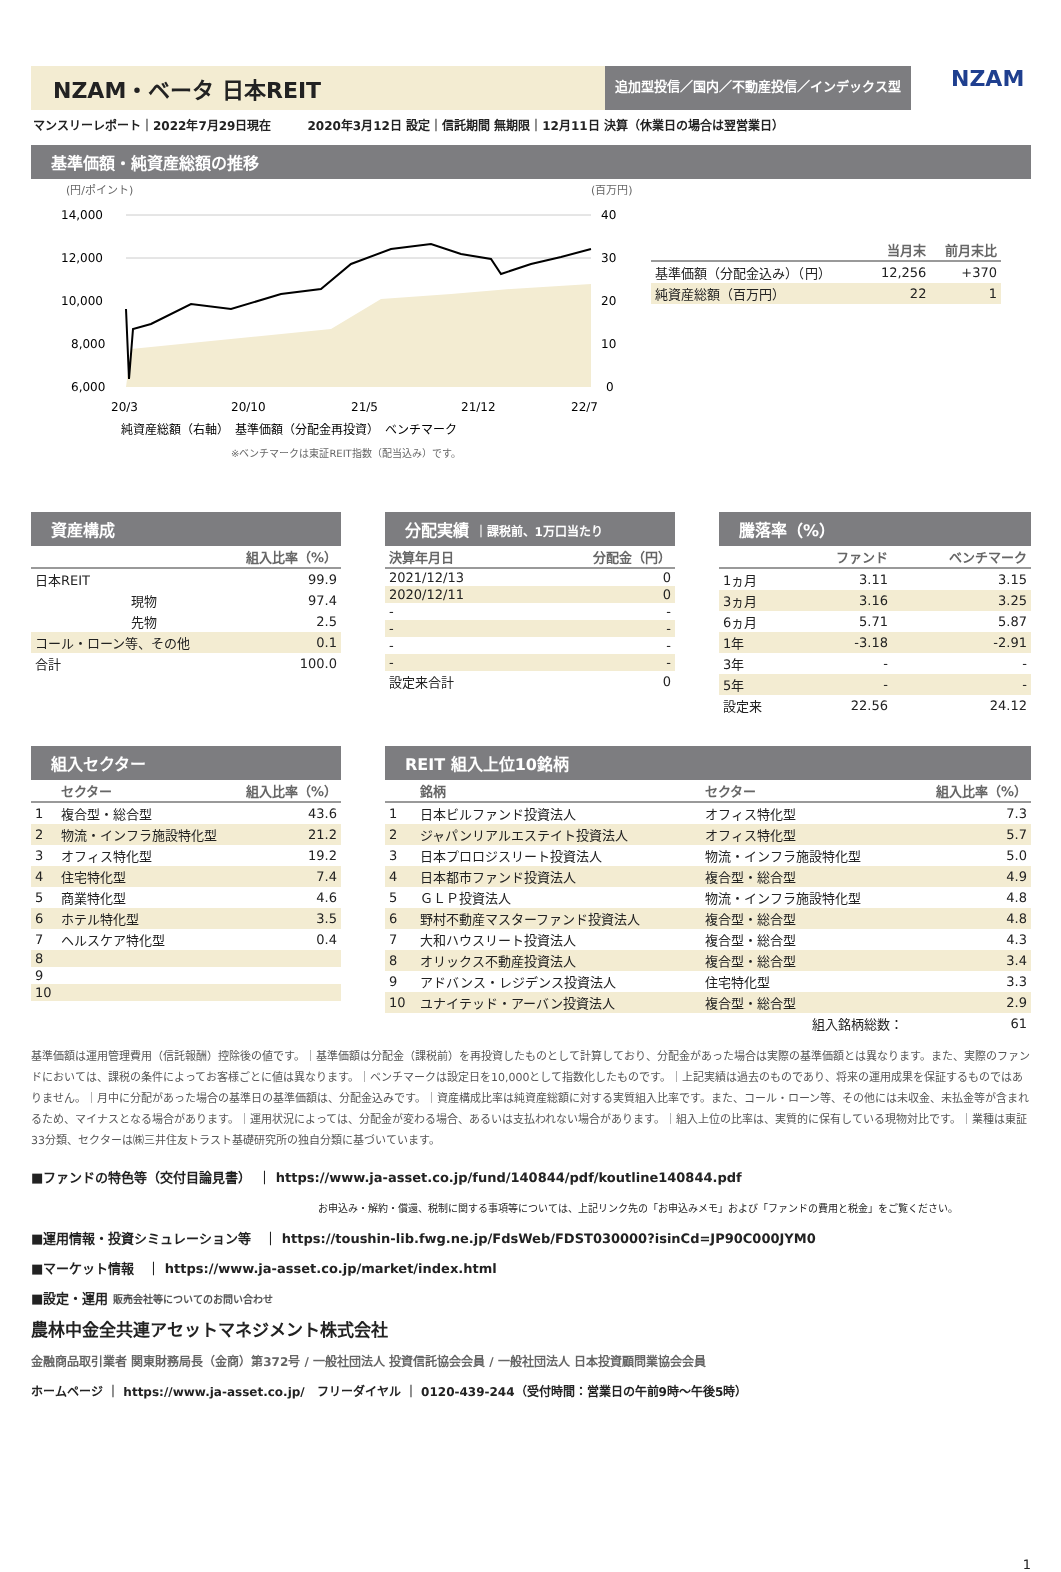NZAM・ベータ 日本REIT
追加型投信／国内／不動産投信／インデックス型
NZAM
マンスリーレポート｜2022年7月29日現在　　　2020年3月12日 設定｜信託期間 無期限｜12月11日 決算（休業日の場合は翌営業日）
基準価額・純資産総額の推移
(円/ポイント)
(百万円)
14,000
12,000
10,000
8,000
6,000
40
30
20
10
0
20/3
20/10
21/5
21/12
22/7
純資産総額（右軸）　基準価額（分配金再投資）　ベンチマーク
※ベンチマークは東証REIT指数（配当込み）です。
| | 当月末 | 前月末比 |
| --- | --- | --- |
| 基準価額（分配金込み）（円） | 12,256 | +370 |
| 純資産総額（百万円） | 22 | 1 |
資産構成
| 組入比率（%） | |
| --- | --- |
| 日本REIT | 99.9 |
| 現物 | 97.4 |
| 先物 | 2.5 |
| コール・ローン等、その他 | 0.1 |
| 合計 | 100.0 |
分配実績 ｜課税前、1万口当たり
| 決算年月日 | 分配金（円） |
| --- | --- |
| 2021/12/13 | 0 |
| 2020/12/11 | 0 |
| - | - |
| - | - |
| - | - |
| - | - |
| 設定来合計 | 0 |
騰落率（%）
| | ファンド | ベンチマーク |
| --- | --- | --- |
| 1ヵ月 | 3.11 | 3.15 |
| 3ヵ月 | 3.16 | 3.25 |
| 6ヵ月 | 5.71 | 5.87 |
| 1年 | -3.18 | -2.91 |
| 3年 | - | - |
| 5年 | - | - |
| 設定来 | 22.56 | 24.12 |
組入セクター
| | セクター | 組入比率（%） |
| --- | --- | --- |
| 1 | 複合型・総合型 | 43.6 |
| 2 | 物流・インフラ施設特化型 | 21.2 |
| 3 | オフィス特化型 | 19.2 |
| 4 | 住宅特化型 | 7.4 |
| 5 | 商業特化型 | 4.6 |
| 6 | ホテル特化型 | 3.5 |
| 7 | ヘルスケア特化型 | 0.4 |
| 8 | | |
| 9 | | |
| 10 | | |
REIT 組入上位10銘柄
| | 銘柄 | セクター | 組入比率（%） |
| --- | --- | --- | --- |
| 1 | 日本ビルファンド投資法人 | オフィス特化型 | 7.3 |
| 2 | ジャパンリアルエステイト投資法人 | オフィス特化型 | 5.7 |
| 3 | 日本プロロジスリート投資法人 | 物流・インフラ施設特化型 | 5.0 |
| 4 | 日本都市ファンド投資法人 | 複合型・総合型 | 4.9 |
| 5 | ＧＬＰ投資法人 | 物流・インフラ施設特化型 | 4.8 |
| 6 | 野村不動産マスターファンド投資法人 | 複合型・総合型 | 4.8 |
| 7 | 大和ハウスリート投資法人 | 複合型・総合型 | 4.3 |
| 8 | オリックス不動産投資法人 | 複合型・総合型 | 3.4 |
| 9 | アドバンス・レジデンス投資法人 | 住宅特化型 | 3.3 |
| 10 | ユナイテッド・アーバン投資法人 | 複合型・総合型 | 2.9 |
| 組入銘柄総数： | | | 61 |
基準価額は運用管理費用（信託報酬）控除後の値です。｜基準価額は分配金（課税前）を再投資したものとして計算しており、分配金があった場合は実際の基準価額とは異なります。また、実際のファンドにおいては、課税の条件によってお客様ごとに値は異なります。｜ベンチマークは設定日を10,000として指数化したものです。｜上記実績は過去のものであり、将来の運用成果を保証するものではありません。｜月中に分配があった場合の基準日の基準価額は、分配金込みです。｜資産構成比率は純資産総額に対する実質組入比率です。また、コール・ローン等、その他には未収金、未払金等が含まれるため、マイナスとなる場合があります。｜運用状況によっては、分配金が変わる場合、あるいは支払われない場合があります。｜組入上位の比率は、実質的に保有している現物対比です。｜業種は東証33分類、セクターは㈱三井住友トラスト基礎研究所の独自分類に基づいています。
■ファンドの特色等（交付目論見書）　｜ https://www.ja-asset.co.jp/fund/140844/pdf/koutline140844.pdf
お申込み・解約・償還、税制に関する事項等については、上記リンク先の「お申込みメモ」および「ファンドの費用と税金」をご覧ください。
■運用情報・投資シミュレーション等　｜ https://toushin-lib.fwg.ne.jp/FdsWeb/FDST030000?isinCd=JP90C000JYM0
■マーケット情報　｜ https://www.ja-asset.co.jp/market/index.html
■設定・運用 販売会社等についてのお問い合わせ
農林中金全共連アセットマネジメント株式会社
金融商品取引業者 関東財務局長（金商）第372号 / 一般社団法人 投資信託協会会員 / 一般社団法人 日本投資顧問業協会会員
ホームページ ｜ https://www.ja-asset.co.jp/　フリーダイヤル ｜ 0120-439-244（受付時間：営業日の午前9時～午後5時）
1